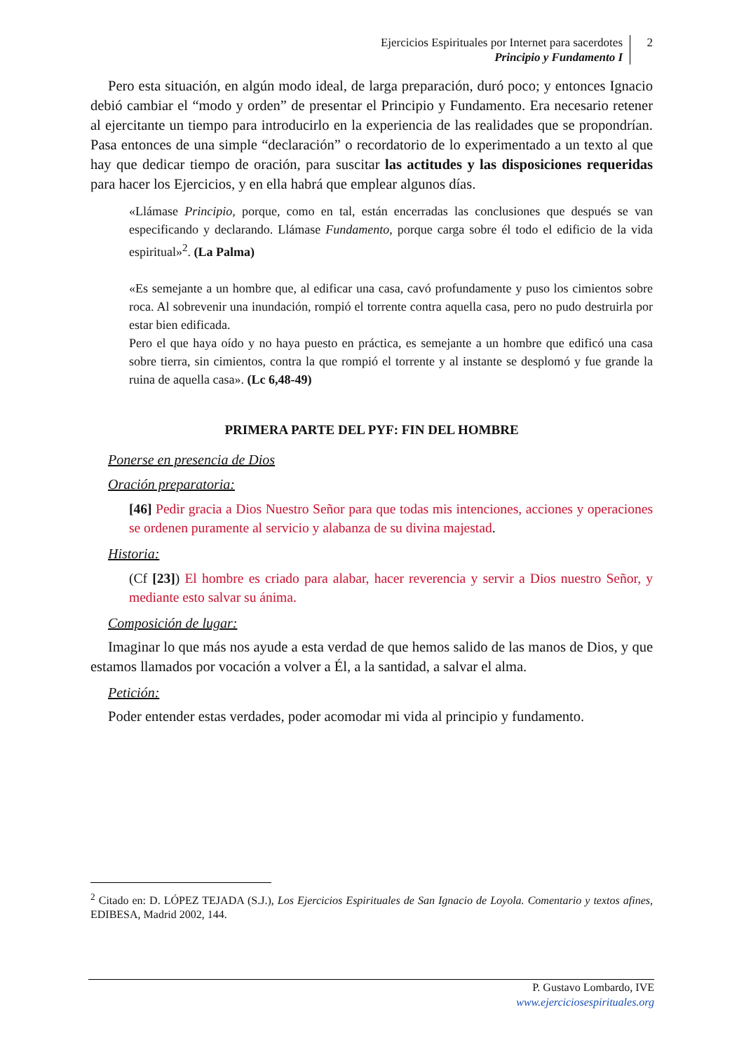Ejercicios Espirituales por Internet para sacerdotes
Principio y Fundamento I
2
Pero esta situación, en algún modo ideal, de larga preparación, duró poco; y entonces Ignacio debió cambiar el “modo y orden” de presentar el Principio y Fundamento. Era necesario retener al ejercitante un tiempo para introducirlo en la experiencia de las realidades que se propondrían. Pasa entonces de una simple “declaración” o recordatorio de lo experimentado a un texto al que hay que dedicar tiempo de oración, para suscitar las actitudes y las disposiciones requeridas para hacer los Ejercicios, y en ella habrá que emplear algunos días.
«Llámase Principio, porque, como en tal, están encerradas las conclusiones que después se van especificando y declarando. Llámase Fundamento, porque carga sobre él todo el edificio de la vida espiritual»<sup>2</sup>. (La Palma)
«Es semejante a un hombre que, al edificar una casa, cavó profundamente y puso los cimientos sobre roca. Al sobrevenir una inundación, rompió el torrente contra aquella casa, pero no pudo destruirla por estar bien edificada.
Pero el que haya oído y no haya puesto en práctica, es semejante a un hombre que edificó una casa sobre tierra, sin cimientos, contra la que rompió el torrente y al instante se desplomó y fue grande la ruina de aquella casa». (Lc 6,48-49)
PRIMERA PARTE DEL PYF: FIN DEL HOMBRE
Ponerse en presencia de Dios
Oración preparatoria:
[46] Pedir gracia a Dios Nuestro Señor para que todas mis intenciones, acciones y operaciones se ordenen puramente al servicio y alabanza de su divina majestad.
Historia:
(Cf [23]) El hombre es criado para alabar, hacer reverencia y servir a Dios nuestro Señor, y mediante esto salvar su ánima.
Composición de lugar:
Imaginar lo que más nos ayude a esta verdad de que hemos salido de las manos de Dios, y que estamos llamados por vocación a volver a Él, a la santidad, a salvar el alma.
Petición:
Poder entender estas verdades, poder acomodar mi vida al principio y fundamento.
<sup>2</sup> Citado en: D. LÓPEZ TEJADA (S.J.), Los Ejercicios Espirituales de San Ignacio de Loyola. Comentario y textos afines, EDIBESA, Madrid 2002, 144.
P. Gustavo Lombardo, IVE
www.ejerciciosespirituales.org